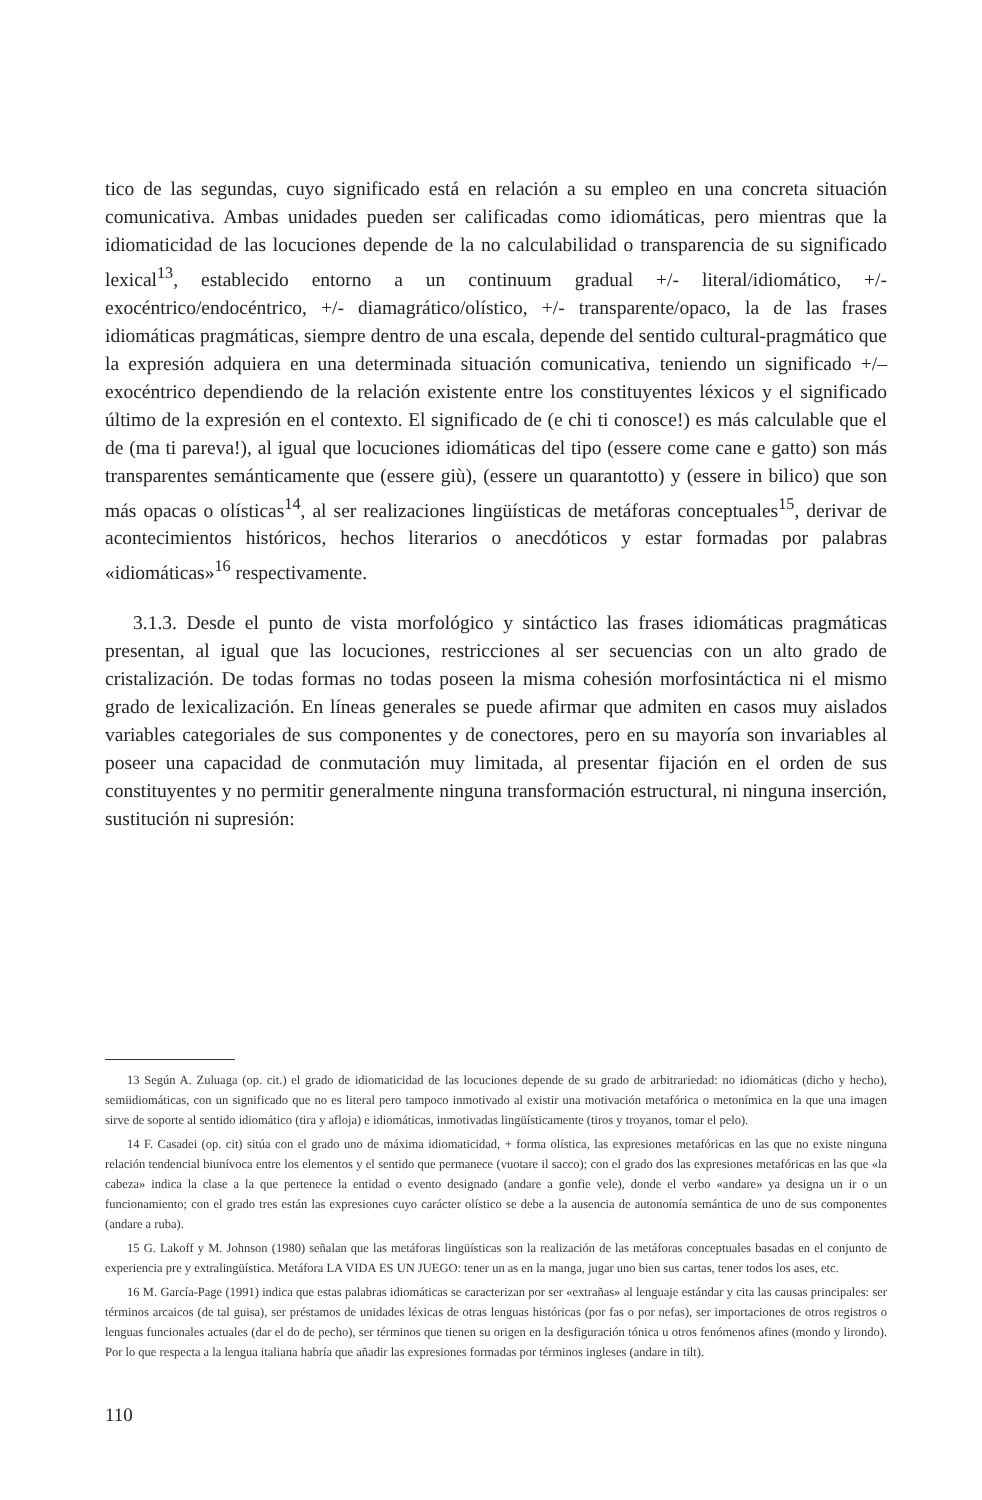tico de las segundas, cuyo significado está en relación a su empleo en una concreta situación comunicativa. Ambas unidades pueden ser calificadas como idiomáticas, pero mientras que la idiomaticidad de las locuciones depende de la no calculabilidad o transparencia de su significado lexical<sup>13</sup>, establecido entorno a un continuum gradual +/- literal/idiomático, +/- exocéntrico/endocéntrico, +/- diamagrático/olístico, +/- transparente/opaco, la de las frases idiomáticas pragmáticas, siempre dentro de una escala, depende del sentido cultural-pragmático que la expresión adquiera en una determinada situación comunicativa, teniendo un significado +/– exocéntrico dependiendo de la relación existente entre los constituyentes léxicos y el significado último de la expresión en el contexto. El significado de (e chi ti conosce!) es más calculable que el de (ma ti pareva!), al igual que locuciones idiomáticas del tipo (essere come cane e gatto) son más transparentes semánticamente que (essere giù), (essere un quarantotto) y (essere in bilico) que son más opacas o olísticas<sup>14</sup>, al ser realizaciones lingüísticas de metáforas conceptuales<sup>15</sup>, derivar de acontecimientos históricos, hechos literarios o anecdóticos y estar formadas por palabras «idiomáticas»<sup>16</sup> respectivamente.
3.1.3. Desde el punto de vista morfológico y sintáctico las frases idiomáticas pragmáticas presentan, al igual que las locuciones, restricciones al ser secuencias con un alto grado de cristalización. De todas formas no todas poseen la misma cohesión morfosintáctica ni el mismo grado de lexicalización. En líneas generales se puede afirmar que admiten en casos muy aislados variables categoriales de sus componentes y de conectores, pero en su mayoría son invariables al poseer una capacidad de conmutación muy limitada, al presentar fijación en el orden de sus constituyentes y no permitir generalmente ninguna transformación estructural, ni ninguna inserción, sustitución ni supresión:
13 Según A. Zuluaga (op. cit.) el grado de idiomaticidad de las locuciones depende de su grado de arbitrariedad: no idiomáticas (dicho y hecho), semiidiomáticas, con un significado que no es literal pero tampoco inmotivado al existir una motivación metafórica o metonímica en la que una imagen sirve de soporte al sentido idiomático (tira y afloja) e idiomáticas, inmotivadas lingüísticamente (tiros y troyanos, tomar el pelo).
14 F. Casadei (op. cit) sitúa con el grado uno de máxima idiomaticidad, + forma olística, las expresiones metafóricas en las que no existe ninguna relación tendencial biunívoca entre los elementos y el sentido que permanece (vuotare il sacco); con el grado dos las expresiones metafóricas en las que «la cabeza» indica la clase a la que pertenece la entidad o evento designado (andare a gonfie vele), donde el verbo «andare» ya designa un ir o un funcionamiento; con el grado tres están las expresiones cuyo carácter olístico se debe a la ausencia de autonomía semántica de uno de sus componentes (andare a ruba).
15 G. Lakoff y M. Johnson (1980) señalan que las metáforas lingüísticas son la realización de las metáforas conceptuales basadas en el conjunto de experiencia pre y extralingüística. Metáfora LA VIDA ES UN JUEGO: tener un as en la manga, jugar uno bien sus cartas, tener todos los ases, etc.
16 M. García-Page (1991) indica que estas palabras idiomáticas se caracterizan por ser «extrañas» al lenguaje estándar y cita las causas principales: ser términos arcaicos (de tal guisa), ser préstamos de unidades léxicas de otras lenguas históricas (por fas o por nefas), ser importaciones de otros registros o lenguas funcionales actuales (dar el do de pecho), ser términos que tienen su origen en la desfiguración tónica u otros fenómenos afines (mondo y lirondo). Por lo que respecta a la lengua italiana habría que añadir las expresiones formadas por términos ingleses (andare in tilt).
110